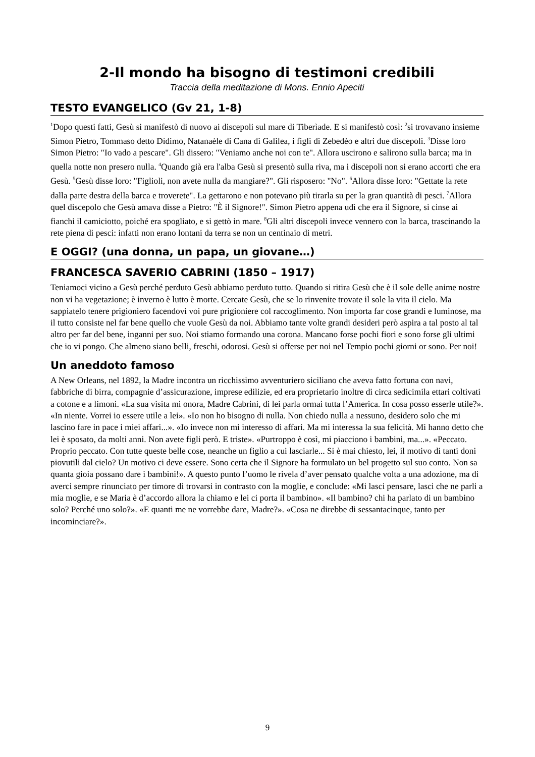2-Il mondo ha bisogno di testimoni credibili
Traccia della meditazione di Mons. Ennio Apeciti
TESTO EVANGELICO (Gv 21, 1-8)
<sup>1</sup> Dopo questi fatti, Gesù si manifestò di nuovo ai discepoli sul mare di Tiberìade. E si manifestò così: <sup>2</sup>si trovavano insieme Simon Pietro, Tommaso detto Dìdimo, Natanaèle di Cana di Galilea, i figli di Zebedèo e altri due discepoli. <sup>3</sup>Disse loro Simon Pietro: "Io vado a pescare". Gli dissero: "Veniamo anche noi con te". Allora uscirono e salirono sulla barca; ma in quella notte non presero nulla. <sup>4</sup>Quando già era l'alba Gesù si presentò sulla riva, ma i discepoli non si erano accorti che era Gesù. <sup>5</sup>Gesù disse loro: "Figlioli, non avete nulla da mangiare?". Gli risposero: "No". <sup>6</sup>Allora disse loro: "Gettate la rete dalla parte destra della barca e troverete". La gettarono e non potevano più tirarla su per la gran quantità di pesci. <sup>7</sup>Allora quel discepolo che Gesù amava disse a Pietro: "È il Signore!". Simon Pietro appena udì che era il Signore, si cinse ai fianchi il camiciotto, poiché era spogliato, e si gettò in mare. <sup>8</sup>Gli altri discepoli invece vennero con la barca, trascinando la rete piena di pesci: infatti non erano lontani da terra se non un centinaio di metri.
E OGGI? (una donna, un papa, un giovane…)
FRANCESCA SAVERIO CABRINI (1850 – 1917)
Teniamoci vicino a Gesù perché perduto Gesù abbiamo perduto tutto. Quando si ritira Gesù che è il sole delle anime nostre non vi ha vegetazione; è inverno è lutto è morte. Cercate Gesù, che se lo rinvenite trovate il sole la vita il cielo. Ma sappiatelo tenere prigioniero facendovi voi pure prigioniere col raccoglimento. Non importa far cose grandi e luminose, ma il tutto consiste nel far bene quello che vuole Gesù da noi. Abbiamo tante volte grandi desideri però aspira a tal posto al tal altro per far del bene, inganni per suo. Noi stiamo formando una corona. Mancano forse pochi fiori e sono forse gli ultimi che io vi pongo. Che almeno siano belli, freschi, odorosi. Gesù si offerse per noi nel Tempio pochi giorni or sono. Per noi!
Un aneddoto famoso
A New Orleans, nel 1892, la Madre incontra un ricchissimo avventuriero siciliano che aveva fatto fortuna con navi, fabbriche di birra, compagnie d’assicurazione, imprese edilizie, ed era proprietario inoltre di circa sedicimila ettari coltivati a cotone e a limoni. «La sua visita mi onora, Madre Cabrini, di lei parla ormai tutta l’America. In cosa posso esserle utile?». «In niente. Vorrei io essere utile a lei». «Io non ho bisogno di nulla. Non chiedo nulla a nessuno, desidero solo che mi lascino fare in pace i miei affari...». «Io invece non mi interesso di affari. Ma mi interessa la sua felicità. Mi hanno detto che lei è sposato, da molti anni. Non avete figli però. E triste». «Purtroppo è così, mi piacciono i bambini, ma...». «Peccato. Proprio peccato. Con tutte queste belle cose, neanche un figlio a cui lasciarle... Si è mai chiesto, lei, il motivo di tanti doni piovutili dal cielo? Un motivo ci deve essere. Sono certa che il Signore ha formulato un bel progetto sul suo conto. Non sa quanta gioia possano dare i bambini!». A questo punto l’uomo le rivela d’aver pensato qualche volta a una adozione, ma di averci sempre rinunciato per timore di trovarsi in contrasto con la moglie, e conclude: «Mi lasci pensare, lasci che ne parli a mia moglie, e se Maria è d’accordo allora la chiamo e lei ci porta il bambino». «Il bambino? chi ha parlato di un bambino solo? Perché uno solo?». «E quanti me ne vorrebbe dare, Madre?». «Cosa ne direbbe di sessantacinque, tanto per incominciare?».
9